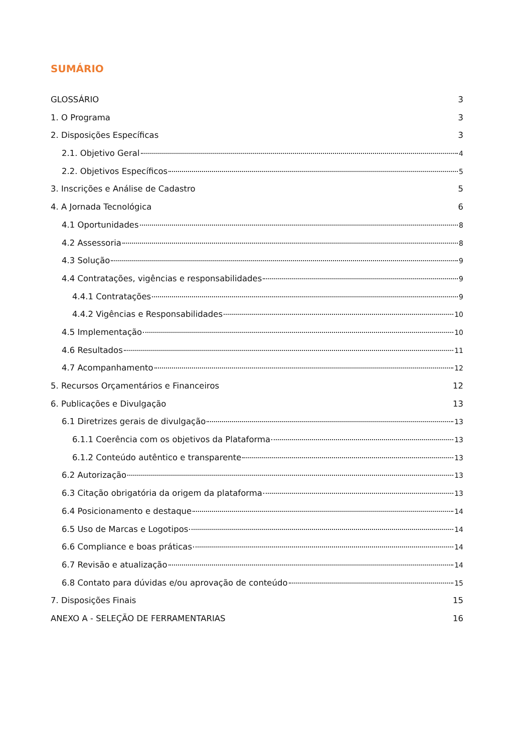SUMÁRIO
GLOSSÁRIO 3
1. O Programa 3
2. Disposições Específicas 3
2.1. Objetivo Geral 4
2.2. Objetivos Específicos 5
3. Inscrições e Análise de Cadastro 5
4. A Jornada Tecnológica 6
4.1 Oportunidades 8
4.2 Assessoria 8
4.3 Solução 9
4.4 Contratações, vigências e responsabilidades 9
4.4.1 Contratações 9
4.4.2 Vigências e Responsabilidades 10
4.5 Implementação 10
4.6 Resultados 11
4.7 Acompanhamento 12
5. Recursos Orçamentários e Financeiros 12
6. Publicações e Divulgação 13
6.1 Diretrizes gerais de divulgação 13
6.1.1 Coerência com os objetivos da Plataforma 13
6.1.2 Conteúdo autêntico e transparente 13
6.2 Autorização 13
6.3 Citação obrigatória da origem da plataforma 13
6.4 Posicionamento e destaque 14
6.5 Uso de Marcas e Logotipos 14
6.6 Compliance e boas práticas 14
6.7 Revisão e atualização 14
6.8 Contato para dúvidas e/ou aprovação de conteúdo 15
7. Disposições Finais 15
ANEXO A - SELEÇÃO DE FERRAMENTARIAS 16